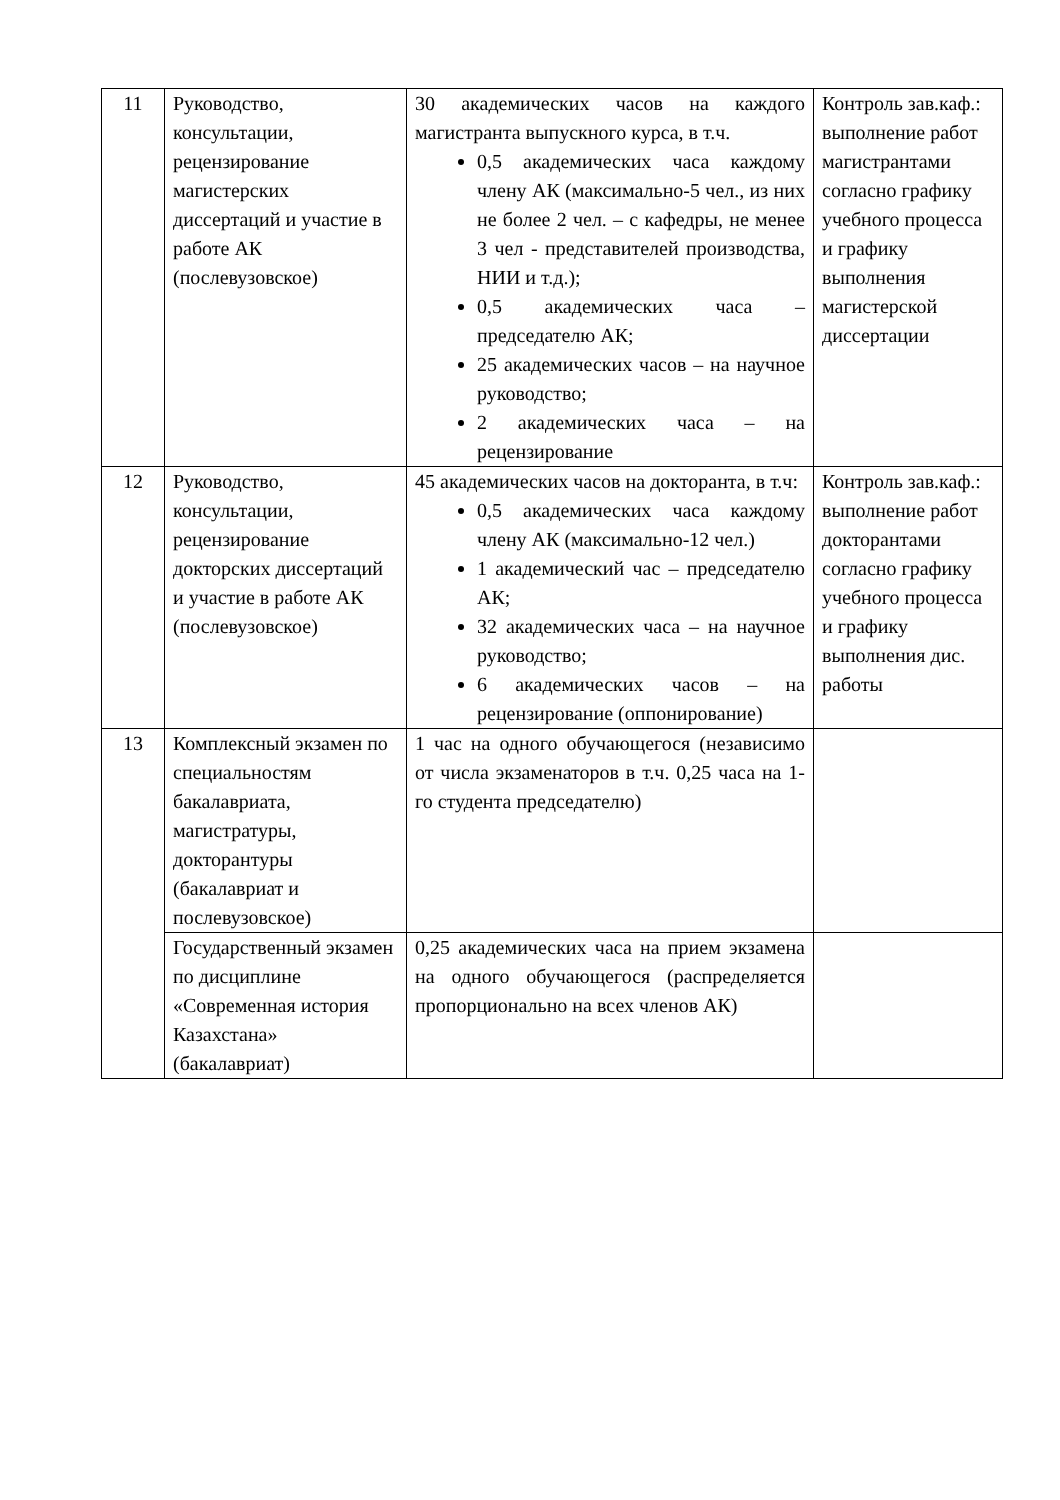| 11 | Руководство, консультации, рецензирование магистерских диссертаций и участие в работе АК (послевузовское) | 30 академических часов на каждого магистранта выпускного курса, в т.ч. 0,5 академических часа каждому члену АК (максимально-5 чел., из них не более 2 чел. – с кафедры, не менее 3 чел - представителей производства, НИИ и т.д.); 0,5 академических часа – председателю АК; 25 академических часов – на научное руководство; 2 академических часа – на рецензирование | Контроль зав.каф.: выполнение работ магистрантами согласно графику учебного процесса и графику выполнения магистерской диссертации |
| 12 | Руководство, консультации, рецензирование докторских диссертаций и участие в работе АК (послевузовское) | 45 академических часов на докторанта, в т.ч: 0,5 академических часа каждому члену АК (максимально-12 чел.) 1 академический час – председателю АК; 32 академических часа – на научное руководство; 6 академических часов – на рецензирование (оппонирование) | Контроль зав.каф.: выполнение работ докторантами согласно графику учебного процесса и графику выполнения дис. работы |
| 13 | Комплексный экзамен по специальностям бакалавриата, магистратуры, докторантуры (бакалавриат и послевузовское) | 1 час на одного обучающегося (независимо от числа экзаменаторов в т.ч. 0,25 часа на 1-го студента председателю) | |
| | Государственный экзамен по дисциплине «Современная история Казахстана» (бакалавриат) | 0,25 академических часа на прием экзамена на одного обучающегося (распределяется пропорционально на всех членов АК) | |